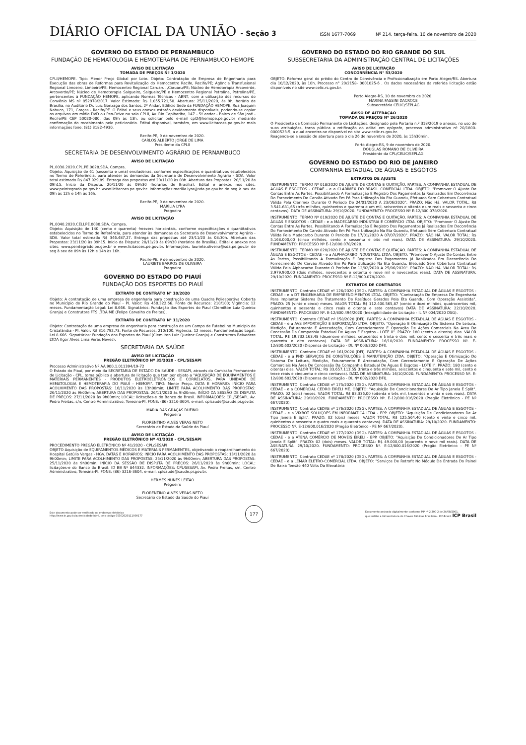DIÁRIO OFICIAL DA UNIÃO - Seção 3
ISSN 1677-7069 Nº 214, terça-feira, 10 de novembro de 2020
GOVERNO DO ESTADO DE PERNAMBUCO
FUNDAÇÃO DE HEMATOLOGIA E HEMOTERAPIA DE PERNAMBUCO HEMOPE
AVISO DE LICITAÇÃO
TOMADA DE PREÇOS Nº 1/2020
CPLII/HEMOPE. Tipo: Menor Preço Global por Lote. Objeto: Contratação de Empresa de Engenharia para Execução das obras de Reformas para Revitalização do Hemocentro Recife, Recife/PE; Agência Transfusional Regional Limoeiro, Limoeiro/PE; Hemocentro Regional Caruaru, ,Caruaru/PE; Núcleo de Hemoterapia Arcoverde, Arcoverde/PE; Núcleo de Hemoterapia Salgueiro, Salgueiro/PE e Hemocentro Regional Petrolina, Petrolina/PE, pertencentes à FUNDAÇÃO HEMOPE, aplicando Normas Técnicas - ABNT, com a utilização dos recursos do Convênio MS nº 852978/2017. Valor Estimado: R$ 1.055.721,50. Abertura: 25/11/2020, às 9h, horário de Brasília, no Auditório Dr. Luiz Gonzaga dos Santos, 2º Andar, Edifício Sede da FUNDAÇÃO HEMOPE, Rua Joaquim Nabuco, 171, Graças - Recife/PE. O Edital e seus anexos estarão devidamente disponíveis, podendo-se copiar os arquivos em mídia DVD ou Pen-Drive na sala CPLII, Av. Rio Capibaribe, 147 - 5º andar - Bairro de São José - Recife/PE CEP 50020-080, das 09h às 13h, ou solicitar pelo e-mail cpl2@hemope.pe.gov.br mediante confirmação do recebimento pelo peticionário. Edital disponível, também, em www.licitacoes.pe.gov.br mais informações fone: (81) 3182-4930.
Recife-PE, 9 de novembro de 2020.
CARLOS ALBERTO JORGE DE LIMA
Presidente da CPLII
SECRETARIA DE DESENVOLVIMENTO AGRÁRIO DE PERNAMBUCO
AVISO DE LICITAÇÃO
PL.0038.2020.CPL.PE.0028.SDA. Compra.
Objeto: Aquisição de 61 (sessenta e uma) ensiladeiras, conforme especificações e quantitativos estabelecidos no Termo de Referência, para atender às demandas da Secretaria de Desenvolvimento Agrário - SDA. Valor total estimado R$ 847.929,89. Entrega das propostas até 20/11/20 às 08h. Abertura das Propostas: 20/11/20 às 09h15. Início da Disputa: 20/11/20 às 09h30 (horários de Brasília). Edital e anexos nos sites: www.peintegrado.pe.gov.br www.licitacoes.pe.gov.br. Informações:marilia.lyra@sda.pe.gov.br de seg à sex de 09h às 12h e 14h às 16h.
Recife-PE, 9 de novembro de 2020.
MARÍLIA LYRA
Pregoeira
AVISO DE LICITAÇÃO
PL.0040.2020.CELI.PE.0030.SDA. Compra.
Objeto: Aquisição de 140 (cento e quarenta) freezers horizontais, conforme especificações e quantitativos estabelecidos no Termo de Referência, para atender às demandas da Secretaria de Desenvolvimento Agrário - SDA. Valor total estimado R$ 346.487,27. Entrega das propostas até 23/11/20 às 08:30h. Abertura das Propostas: 23/11/20 às 09h15. Início da Disputa: 20/11/20 às 09h30 (horários de Brasília). Edital e anexos nos sites: www.peintegrado.pe.gov.br e www.licitacoes.pe.gov.br. Informações: lauriete.oliveira@sda.pe.gov.br de seg à sex de 09h às 12h e 14h às 16h.
Recife-PE, 9 de novembro de 2020.
LAURIETE BARROS DE OLIVEIRA
Pregoeira
GOVERNO DO ESTADO DO PIAUÍ
FUNDAÇÃO DOS ESPORTES DO PIAUÍ
EXTRATO DE CONTRATO N° 10/2020
Objeto: A contratação de uma empresa de engenharia para construção de uma Quadra Poliesportiva Coberta no Município de Rio Grande do Piauí - PI. Valor: R$ 450.322,66. Fonte de Recursos: 210/100; Vigência: 12 meses. Fundamentação Legal: Lei 8.666. Signatários: Fundação dos Esportes do Piauí (Clemilton Luiz Queiroz Granja) e Construtora FTS LTDA ME (Felipe Carvalho de Freitas).
EXTRATO DE CONTRATO N° 11/2020
Objeto: Contratação de uma empresa de engenharia para construção de um Campo de Futebol no Município de Cristalândia - PI. Valor: R$ 316.792,73. Fonte de Recursos: 210/100; Vigência: 12 meses. Fundamentação Legal: Lei 8.666. Signatários: Fundação dos Esportes do Piauí (Clemilton Luiz Queiroz Granja) e Construtora Belvedere LTDA (Igor Alves Lima Veras Neves).
SECRETARIA DA SAÚDE
AVISO DE LICITAÇÃO
PREGÃO ELETRÔNICO Nº 35/2020 - CPL/SESAPI
Processo Administrativo Nº AA.900.1.011394/19-72
O Estado do Piauí, por meio da SECRETARIA DE ESTADO DA SAÚDE - SESAPI, através da Comissão Permanente de Licitação - CPL, torna público a abertura de licitação que tem por objeto a "AQUISIÇÃO DE EQUIPAMENTOS E MATERIAIS PERMANENTES - PRODUTOS ELETROELETRÔNICOS E CORRELATOS, PARA UNIDADE DE HEMATOLOGIA E HEMOTERAPIA DO PIAUÍ - HEMOPI". TIPO: Menor Preço. DATA E HORÁRIO: INÍCIO PARA ACOLHIMENTO DAS PROPOSTAS: 16/11/2020 às 13h00min; LIMITE PARA ACOLHIMENTO DAS PROPOSTAS: 26/11/2020 às 9h00min; ABERTURA DAS PROPOSTAS: 26/11/2020 às 9h00min; INÍCIO DA SESSÃO DE DISPUTA DE PREÇOS: 27/11/2020 às 9h00min; LOCAL: licitações-e do Banco do Brasil. INFORMAÇÕES: CPL/SESAPI, Av. Pedro Freitas, s/n, Centro Administrativo, Teresina-PI. FONE: (86) 3216-3604, e-mail: cplsaude@saude.pi.gov.br.
MARIA DAS GRAÇAS RUFINO
Pregoeira
FLORENTINO ALVES VERAS NETO
Secretário de Estado da Saúde do Piauí
AVISO DE LICITAÇÃO
PREGÃO ELETRÔNICO Nº 41/2020 - CPL/SESAPI
PROCEDIMENTO PREGÃO ELETRÔNICO Nº 41/2020 - CPL/SESAPI
OBJETO Aquisição de EQUIPAMENTOS MÉDICOS E MATERIAIS PERMANENTES, objetivando o reaparelhamento do Hospital Getúlio Vargas - HGV. DATAS E HORÁRIOS: INÍCIO PARA ACOLHIMENTO DAS PROPOSTAS: 13/11/2020 às 9h00min; LIMITE PARA ACOLHIMENTO DAS PROPOSTAS: 25/11/2020 às 9h00min; ABERTURA DAS PROPOSTAS: 25/11/2020 às 9h00min; INÍCIO DA SESSÃO DE DISPUTA DE PREÇOS: 26/11/2020 às 9h00min; LOCAL: licitações-e do Banco do Brasil: ID BB Nº 844332. INFORMAÇÕES: CPL/SESAPI, Av. Pedro Freitas, s/n, Centro Administrativo, Teresina-PI. FONE: (86) 3216-3604, e-mail: cplsaude@saude.pi.gov.br.
HERMES NUNES LEITÃO
Pregoeiro
FLORENTINO ALVES VERAS NETO
Secretário de Estado da Saúde do Piauí
GOVERNO DO ESTADO DO RIO GRANDE DO SUL
SUBSECRETARIA DA ADMINISTRAÇÃO CENTRAL DE LICITAÇÕES
AVISO DE LICITAÇÃO
CONCORRÊNCIA N° 53/2020
OBJETO: Reforma geral do prédio do Centro de Convivência e Profissionalização em Porto Alegre/RS. Abertura dia 10/12/2020, às 10h. Processo n° 20/2158- 0001025-6 . Os dados necessários da referida licitação estão disponíveis no site www.celic.rs.gov.br.
Porto Alegre-RS, 10 de novembro de 2020.
MARINA FASSINI DACROCE
Subsecretária CELIC/SEPLAG
AVISO DE ALTERAÇÃO
TOMADA DE PREÇOS Nº 26/2020
O Presidente da Comissão Permanente de Licitações, designado pela Portaria n.º 318/2019 e anexos, no uso de suas atribuições, torna pública a retificação do edital em epígrafe, processo administrativo nº 20/1800-0000523-5, a qual encontra-se disponível no site www.celic.rs.gov.br.
Reagenda-se a sessão de abertura para o dia 26 de novembro de 2020, às 15h30min.
Porto Alegre-RS, 9 de novembro de 2020.
DOUGLAS ROMANO DE OLIVEIRA
Presidente da CPL/CELIC/SEPLAG
GOVERNO DO ESTADO DO RIO DE JANEIRO
COMPANHIA ESTADUAL DE ÁGUAS E ESGOTOS
EXTRATOS DE AJUSTE
INSTRUMENTO: TERMO Nº 018/2020 DE AJUSTE DE CONTAS E QUITAÇÃO. PARTES: A COMPANHIA ESTADUAL DE ÁGUAS E ESGOTOS - CEDAE - e a CLARIMEX DO BRASIL COMERCIAL LTDA. OBJETO: "Promover O Ajuste De Contas Entre As Partes, Possibilitando A Formalização E Registro Dos Pagamentos Já Realizados Em Decorrência Do Fornecimento De Carvão Ativado Em Pó Para Utilização Na Eta Guandu, Efetuado Sem Cobertura Contratual Válida Pela Clarimex Durante O Período De 24/01/2020 A 23/06/2020". PRAZO: Não Há. VALOR TOTAL: R$ 3.541.681,65 (três milhões, quinhentos e quarenta e um mil, seiscentos e oitenta e um reais e sessenta e cinco centavos). DATA DE ASSINATURA: 29/10/2020. FUNDAMENTO: PROCESSO Nº E-12/800.078/2020.
INSTRUMENTO: TERMO Nº 019/2020 DE AJUSTE DE CONTAS E QUITAÇÃO. PARTES: A COMPANHIA ESTADUAL DE ÁGUAS E ESGOTOS - CEDAE - e a MADECARBO INDÚSTRIA E COMÉRCIO LTDA. OBJETO: "Promover O Ajuste De Contas Entre As Partes, Possibilitando A Formalização E Registro Dos Pagamentos Já Realizados Em Decorrência Do Fornecimento De Carvão Ativado Em Pó Para Utilização Na Eta Guandu, Efetuado Sem Cobertura Contratual Válida Pela Madecarbo Durante O Período De 17/01/2020 A 07/07/2020". PRAZO: NÃO HÁ. VALOR TOTAL: R$ 5.168.000,00 (cinco milhões, cento e sessenta e oito mil reais). DATA DE ASSINATURA: 29/10/2020. FUNDAMENTO: PROCESSO Nº E-12/800.078/2020.
INSTRUMENTO: TERMO Nº 020/2020 DE AJUSTE DE CONTAS E QUITAÇÃO. PARTES: A COMPANHIA ESTADUAL DE ÁGUAS E ESGOTOS - CEDAE - e a ALPHACARBO INDUSTRIAL LTDA. OBJETO: "Promover O Ajuste De Contas Entre As Partes, Possibilitando A Formalização E Registro Dos Pagamentos Já Realizados Em Decorrência Do Fornecimento De Carvão Ativado Em Pó Para Utilização Na Eta Guandu, Efetuado Sem Cobertura Contratual Válida Pela Alphacarbo Durante O Período De 12/02/2020 A 25/06/2020". PRAZO: NÃO HÁ. VALOR TOTAL: R$ 2.979.900,00 (dois milhões, novecentos e setenta e nove mil e novecentos reais). DATA DE ASSINATURA: 29/10/2020. FUNDAMENTO: PROCESSO Nº E-12/800.078/2020.
EXTRATOS DE CONTRATOS
INSTRUMENTO: Contrato CEDAE nº 126/2020 (DSG). PARTES: A COMPANHIA ESTADUAL DE ÁGUAS E ESGOTOS - CEDAE - e a DT ENGENHARIA DE EMPREENDIMENTOS LTDA. OBJETO: "Contratação De Empresa De Engenharia Para Implantar Sistema De Tratamento De Resíduos Gerados Pela Eta Guandu, Com Operação Assistida". PRAZO: 25 (vinte e cinco) meses. VALOR TOTAL: R$ 112.400.565,87 (cento e doze milhões, quatrocentos mil, quinhentos e sessenta e cinco reais e oitenta e sete centavos) DATA DE ASSINATURA: 22/10/2020. FUNDAMENTO: PROCESSO Nº. E-12/800.494/2020 (Inexigibilidade de Licitação - IL Nº 004/2020 DSG).
INSTRUMENTO: Contrato CEDAE nº 158/2020 (DFI). PARTES: A COMPANHIA ESTADUAL DE ÁGUAS E ESGOTOS - CEDAE - e a AVS IMPORTAÇÃO E EXPORTAÇÃO LTDA. OBJETO: "Operação E Otimização Do Sistema De Leitura, Medição, Faturamento E Arrecadação, Com Gerenciamento E Operação De Ações Comerciais Na Área De Concessão Da Companhia Estadual De Águas E Esgotos - LOTE II". PRAZO: 180 (cento e oitenta) dias. VALOR TOTAL: R$ 19.732.163,48 (dezenove milhões, setecentos e trinta e dois mil, cento e sessenta e três reais e quarenta e oito centavos). DATA DE ASSINATURA: 16/10/2020. FUNDAMENTO: PROCESSO Nº. E-12/800.602/2020 (Dispensa de Licitação - DL Nº 003/2020 DFI).
INSTRUMENTO: Contrato CEDAE nº 161/2020 (DFI). PARTES: A COMPANHIA ESTADUAL DE ÁGUAS E ESGOTOS - CEDAE - e a PHD SERVIÇOS DE CONSTRUÇÕES E MANUTENÇÃO LTDA. OBJETO: "Operação E Otimização Do Sistema De Leitura, Medição, Faturamento E Arrecadação, Com Gerenciamento E Operação De Ações Comerciais Na Área De Concessão Da Companhia Estadual De Águas E Esgotos - LOTE I". PRAZO: 180 (cento e oitenta) dias. VALOR TOTAL: R$ 33.657.113,55 (trinta e três milhões, seiscentos e cinquenta e sete mil, cento e treze reais e cinquenta e cinco centavos). DATA DE ASSINATURA: 16/10/2020. FUNDAMENTO: PROCESSO Nº. E-12/800.602/2020 (Dispensa de Licitação - DL Nº 002/2020 DFI).
INSTRUMENTO: Contrato CEDAE nº 175/2020 (DSG). PARTES: A COMPANHIA ESTADUAL DE ÁGUAS E ESGOTOS - CEDAE - e a COMERCIAL CEDRO EIRELI ME. OBJETO: "Aquisição De Condicionadores De Ar Tipo Janela E Split". PRAZO: 02 (dois) meses. VALOR TOTAL: R$ 83.336,00 (oitenta e três mil, trezentos e trinta e seis reais). DATA DE ASSINATURA: 29/10/2020. FUNDAMENTO: PROCESSO Nº. E-12/800.016/2020 (Pregão Eletrônico - PE Nº 667/2020).
INSTRUMENTO: Contrato CEDAE nº 176/2020 (DSG). PARTES: A COMPANHIA ESTADUAL DE ÁGUAS E ESGOTOS - CEDAE - e a VIXBOT SOLUÇÕES EM INFORMÁTICA LTDA - EPP. OBJETO: "Aquisição De Condicionadores De Ar Tipo Janela E Split". PRAZO: 02 (dois) meses. VALOR TOTAL: R$ 125.564,40 (cento e vinte e cinco mil, quinhentos e sessenta e quatro reais e quarenta centavos). DATA DE ASSINATURA: 29/10/2020. FUNDAMENTO: PROCESSO Nº. E-12/800.016/2020 (Pregão Eletrônico - PE Nº 667/2020).
INSTRUMENTO: Contrato CEDAE nº 177/2020 (DSG). PARTES: A COMPANHIA ESTADUAL DE ÁGUAS E ESGOTOS - CEDAE - e a ATENA COMÉRCIO DE MOVEIS EIRELI - EPP. OBJETO: "Aquisição De Condicionadores De Ar Tipo Janela E Split". PRAZO: 02 (dois) meses. VALOR TOTAL: R$ 49.000,00 (quarenta e nove mil reais). DATA DE ASSINATURA: 29/10/2020. FUNDAMENTO: PROCESSO Nº. E-12/800.016/2020 (Pregão Eletrônico - PE Nº 667/2020).
INSTRUMENTO: Contrato CEDAE nº 178/2020 (DSG). PARTES: A COMPANHIA ESTADUAL DE ÁGUAS E ESGOTOS - CEDAE - e a LEMAR ELETRO-COMERCIAL LTDA. OBJETO: "Serviços De Retrofit No Módulo De Entrada Do Painel De Baixa Tensão 440 Volts Da Elevatória
Este documento pode ser verificado no endereço eletrônico
http://www.in.gov.br/autenticidade.html, pelo código 05302020111000177
177
Documento assinado digitalmente conforme MP nº 2.200-2 de 24/08/2001,
que institui a Infraestrutura de Chaves Públicas Brasileira - ICP-Brasil. ICP Brasil